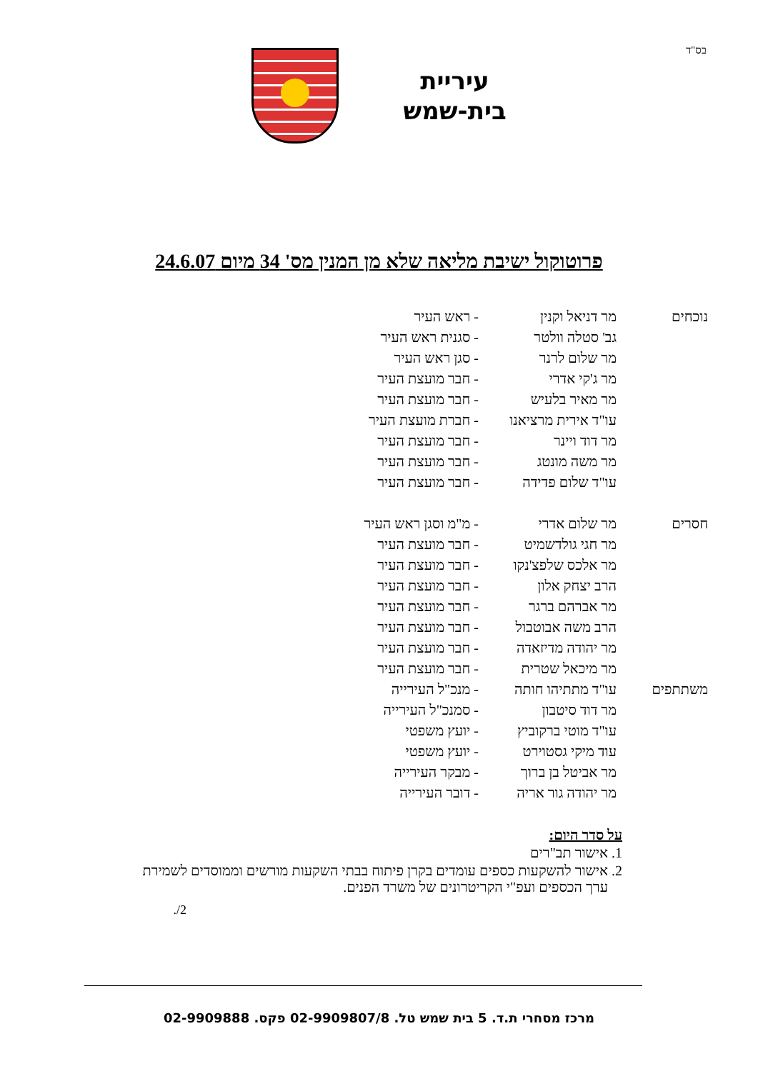בס"ד
עיריית
בית-שמש
פרוטוקול ישיבת מליאה שלא מן המנין מס' 34 מיום 24.6.07
| נוכחים | מר דניאל וקנין | - ראש העיר |
| | גב' סטלה וולטר | - סגנית ראש העיר |
| | מר שלום לרנר | - סגן ראש העיר |
| | מר ג'קי אדרי | - חבר מועצת העיר |
| | מר מאיר בלעיש | - חבר מועצת העיר |
| | עו"ד אירית מרציאנו | - חברת מועצת העיר |
| | מר דוד ויינר | - חבר מועצת העיר |
| | מר משה מונטג | - חבר מועצת העיר |
| | עו"ד שלום פדידה | - חבר מועצת העיר |
| חסרים | מר שלום אדרי | - מ"מ וסגן ראש העיר |
| | מר חגי גולדשמיט | - חבר מועצת העיר |
| | מר אלכס שלפצ'נקו | - חבר מועצת העיר |
| | הרב יצחק אלון | - חבר מועצת העיר |
| | מר אברהם ברגר | - חבר מועצת העיר |
| | הרב משה אבוטבול | - חבר מועצת העיר |
| | מר יהודה מדיזאדה | - חבר מועצת העיר |
| | מר מיכאל שטרית | - חבר מועצת העיר |
| משתתפים | עו"ד מתתיהו חותה | - מנכ"ל העירייה |
| | מר דוד סיטבון | - סמנכ"ל העירייה |
| | עו"ד מוטי ברקוביץ | - יועץ משפטי |
| | עוד מיקי גסטוירט | - יועץ משפטי |
| | מר אביטל בן ברוך | - מבקר העירייה |
| | מר יהודה גור אריה | - דובר העירייה |
על סדר היום:
1. אישור תב"רים
2. אישור להשקעות כספים עומדים בקרן פיתוח בבתי השקעות מורשים וממוסדים לשמירת
ערך הכספים ועפ"י הקריטרונים של משרד הפנים.
2/.
מרכז מסחרי ת.ד. 5 בית שמש טל. 02-9909807/8 פקס. 02-9909888